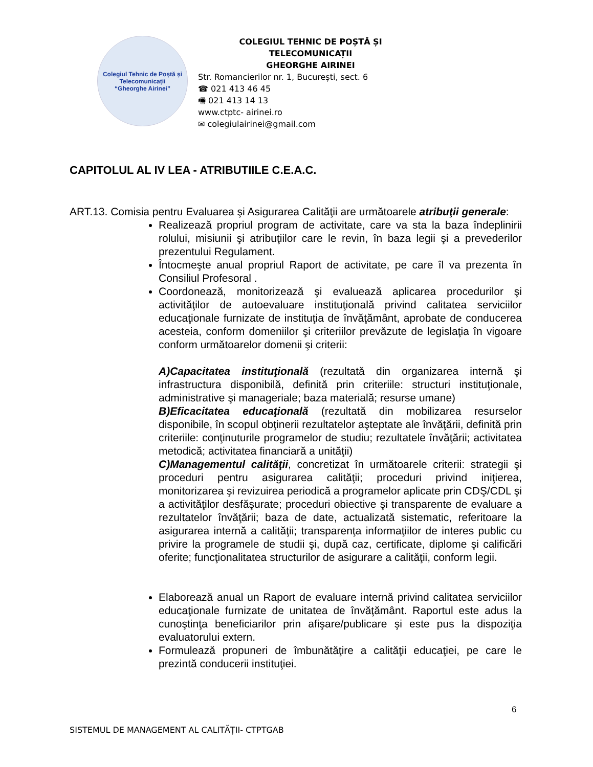Colegiul Tehnic de Poștă și Telecomunicații
“Gheorghe Airinei”
COLEGIUL TEHNIC DE POȘTĂ ȘI TELECOMUNICAȚII
GHEORGHE AIRINEI
Str. Romancierilor nr. 1, București, sect. 6
☎ 021 413 46 45
🖷 021 413 14 13
www.ctptc- airinei.ro
✉ colegiulairinei@gmail.com
CAPITOLUL AL IV LEA - ATRIBUTIILE C.E.A.C.
ART.13. Comisia pentru Evaluarea şi Asigurarea Calităţii are următoarele atribuţii generale:
Realizează propriul program de activitate, care va sta la baza îndeplinirii rolului, misiunii şi atribuţiilor care le revin, în baza legii şi a prevederilor prezentului Regulament.
Întocmeşte anual propriul Raport de activitate, pe care îl va prezenta în Consiliul Profesoral .
Coordonează, monitorizează şi evaluează aplicarea procedurilor şi activităţilor de autoevaluare instituţională privind calitatea serviciilor educaţionale furnizate de instituţia de învăţământ, aprobate de conducerea acesteia, conform domeniilor şi criteriilor prevăzute de legislaţia în vigoare conform următoarelor domenii şi criterii:
A)Capacitatea instituţională (rezultată din organizarea internă şi infrastructura disponibilă, definită prin criteriile: structuri instituţionale, administrative şi manageriale; baza materială; resurse umane)
B)Eficacitatea educaţională (rezultată din mobilizarea resurselor disponibile, în scopul obţinerii rezultatelor aşteptate ale învăţării, definită prin criteriile: conţinuturile programelor de studiu; rezultatele învăţării; activitatea metodică; activitatea financiară a unităţii)
C)Managementul calităţii, concretizat în următoarele criterii: strategii şi proceduri pentru asigurarea calităţii; proceduri privind iniţierea, monitorizarea şi revizuirea periodică a programelor aplicate prin CDŞ/CDL şi a activităţilor desfăşurate; proceduri obiective şi transparente de evaluare a rezultatelor învăţării; baza de date, actualizată sistematic, referitoare la asigurarea internă a calităţii; transparenţa informaţiilor de interes public cu privire la programele de studii şi, după caz, certificate, diplome şi calificări oferite; funcţionalitatea structurilor de asigurare a calităţii, conform legii.
Elaborează anual un Raport de evaluare internă privind calitatea serviciilor educaţionale furnizate de unitatea de învăţământ. Raportul este adus la cunoştinţa beneficiarilor prin afişare/publicare şi este pus la dispoziţia evaluatorului extern.
Formulează propuneri de îmbunătăţire a calităţii educaţiei, pe care le prezintă conducerii instituţiei.
6
SISTEMUL DE MANAGEMENT AL CALITĂȚII- CTPTGAB